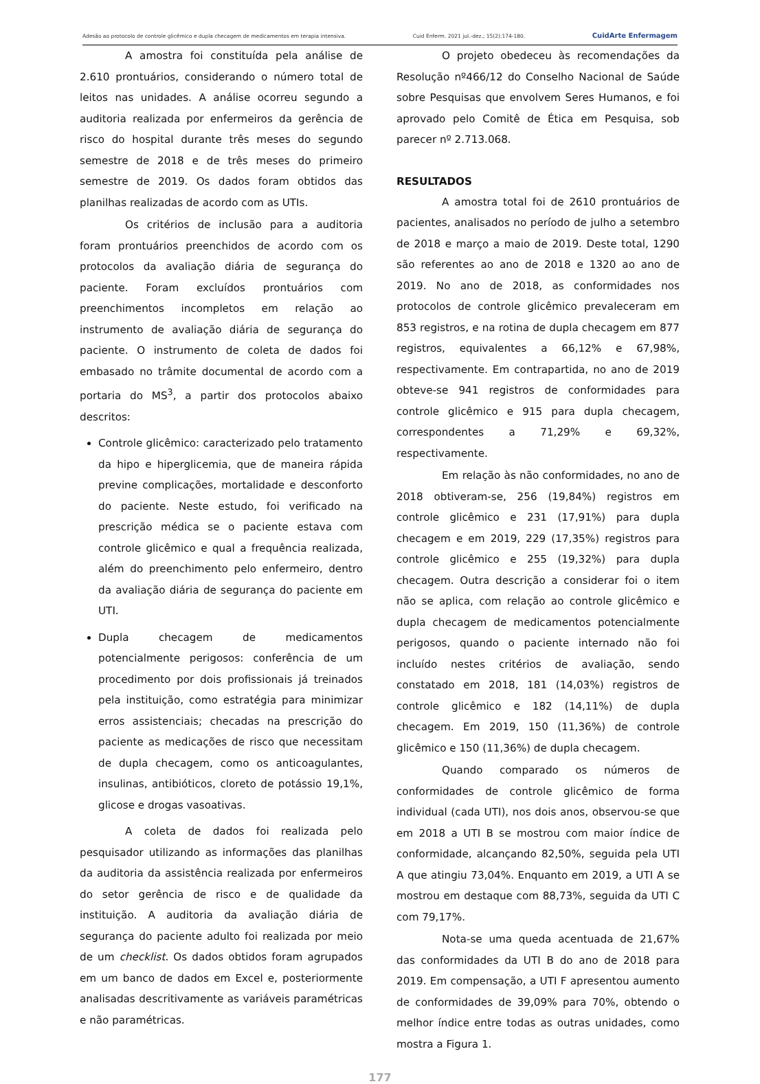Adesão ao protocolo de controle glicêmico e dupla checagem de medicamentos em terapia intensiva. Cuid Enferm. 2021 jul.-dez.; 15(2):174-180. CuidArte Enfermagem
A amostra foi constituída pela análise de 2.610 prontuários, considerando o número total de leitos nas unidades. A análise ocorreu segundo a auditoria realizada por enfermeiros da gerência de risco do hospital durante três meses do segundo semestre de 2018 e de três meses do primeiro semestre de 2019. Os dados foram obtidos das planilhas realizadas de acordo com as UTIs.
Os critérios de inclusão para a auditoria foram prontuários preenchidos de acordo com os protocolos da avaliação diária de segurança do paciente. Foram excluídos prontuários com preenchimentos incompletos em relação ao instrumento de avaliação diária de segurança do paciente. O instrumento de coleta de dados foi embasado no trâmite documental de acordo com a portaria do MS<sup>3</sup>, a partir dos protocolos abaixo descritos:
Controle glicêmico: caracterizado pelo tratamento da hipo e hiperglicemia, que de maneira rápida previne complicações, mortalidade e desconforto do paciente. Neste estudo, foi verificado na prescrição médica se o paciente estava com controle glicêmico e qual a frequência realizada, além do preenchimento pelo enfermeiro, dentro da avaliação diária de segurança do paciente em UTI.
Dupla checagem de medicamentos potencialmente perigosos: conferência de um procedimento por dois profissionais já treinados pela instituição, como estratégia para minimizar erros assistenciais; checadas na prescrição do paciente as medicações de risco que necessitam de dupla checagem, como os anticoagulantes, insulinas, antibióticos, cloreto de potássio 19,1%, glicose e drogas vasoativas.
A coleta de dados foi realizada pelo pesquisador utilizando as informações das planilhas da auditoria da assistência realizada por enfermeiros do setor gerência de risco e de qualidade da instituição. A auditoria da avaliação diária de segurança do paciente adulto foi realizada por meio de um checklist. Os dados obtidos foram agrupados em um banco de dados em Excel e, posteriormente analisadas descritivamente as variáveis paramétricas e não paramétricas.
O projeto obedeceu às recomendações da Resolução nº466/12 do Conselho Nacional de Saúde sobre Pesquisas que envolvem Seres Humanos, e foi aprovado pelo Comitê de Ética em Pesquisa, sob parecer nº 2.713.068.
RESULTADOS
A amostra total foi de 2610 prontuários de pacientes, analisados no período de julho a setembro de 2018 e março a maio de 2019. Deste total, 1290 são referentes ao ano de 2018 e 1320 ao ano de 2019. No ano de 2018, as conformidades nos protocolos de controle glicêmico prevaleceram em 853 registros, e na rotina de dupla checagem em 877 registros, equivalentes a 66,12% e 67,98%, respectivamente. Em contrapartida, no ano de 2019 obteve-se 941 registros de conformidades para controle glicêmico e 915 para dupla checagem, correspondentes a 71,29% e 69,32%, respectivamente.
Em relação às não conformidades, no ano de 2018 obtiveram-se, 256 (19,84%) registros em controle glicêmico e 231 (17,91%) para dupla checagem e em 2019, 229 (17,35%) registros para controle glicêmico e 255 (19,32%) para dupla checagem. Outra descrição a considerar foi o item não se aplica, com relação ao controle glicêmico e dupla checagem de medicamentos potencialmente perigosos, quando o paciente internado não foi incluído nestes critérios de avaliação, sendo constatado em 2018, 181 (14,03%) registros de controle glicêmico e 182 (14,11%) de dupla checagem. Em 2019, 150 (11,36%) de controle glicêmico e 150 (11,36%) de dupla checagem.
Quando comparado os números de conformidades de controle glicêmico de forma individual (cada UTI), nos dois anos, observou-se que em 2018 a UTI B se mostrou com maior índice de conformidade, alcançando 82,50%, seguida pela UTI A que atingiu 73,04%. Enquanto em 2019, a UTI A se mostrou em destaque com 88,73%, seguida da UTI C com 79,17%.
Nota-se uma queda acentuada de 21,67% das conformidades da UTI B do ano de 2018 para 2019. Em compensação, a UTI F apresentou aumento de conformidades de 39,09% para 70%, obtendo o melhor índice entre todas as outras unidades, como mostra a Figura 1.
177